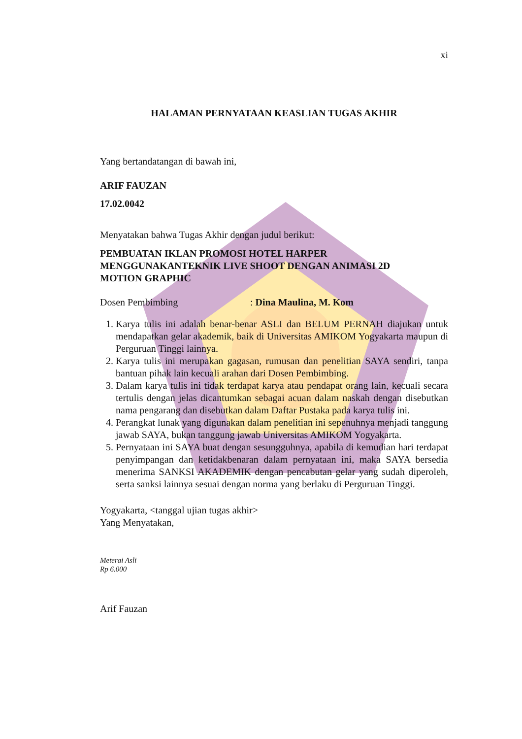xi
HALAMAN PERNYATAAN KEASLIAN TUGAS AKHIR
Yang bertandatangan di bawah ini,
ARIF FAUZAN
17.02.0042
Menyatakan bahwa Tugas Akhir dengan judul berikut:
PEMBUATAN IKLAN PROMOSI HOTEL HARPER
MENGGUNAKANTEKNIK LIVE SHOOT DENGAN ANIMASI 2D
MOTION GRAPHIC
Dosen Pembimbing: Dina Maulina, M. Kom
1. Karya tulis ini adalah benar-benar ASLI dan BELUM PERNAH diajukan untuk mendapatkan gelar akademik, baik di Universitas AMIKOM Yogyakarta maupun di Perguruan Tinggi lainnya.
2. Karya tulis ini merupakan gagasan, rumusan dan penelitian SAYA sendiri, tanpa bantuan pihak lain kecuali arahan dari Dosen Pembimbing.
3. Dalam karya tulis ini tidak terdapat karya atau pendapat orang lain, kecuali secara tertulis dengan jelas dicantumkan sebagai acuan dalam naskah dengan disebutkan nama pengarang dan disebutkan dalam Daftar Pustaka pada karya tulis ini.
4. Perangkat lunak yang digunakan dalam penelitian ini sepenuhnya menjadi tanggung jawab SAYA, bukan tanggung jawab Universitas AMIKOM Yogyakarta.
5. Pernyataan ini SAYA buat dengan sesungguhnya, apabila di kemudian hari terdapat penyimpangan dan ketidakbenaran dalam pernyataan ini, maka SAYA bersedia menerima SANKSI AKADEMIK dengan pencabutan gelar yang sudah diperoleh, serta sanksi lainnya sesuai dengan norma yang berlaku di Perguruan Tinggi.
Yogyakarta, <tanggal ujian tugas akhir>
Yang Menyatakan,
Meterai Asli
Rp 6.000
Arif Fauzan